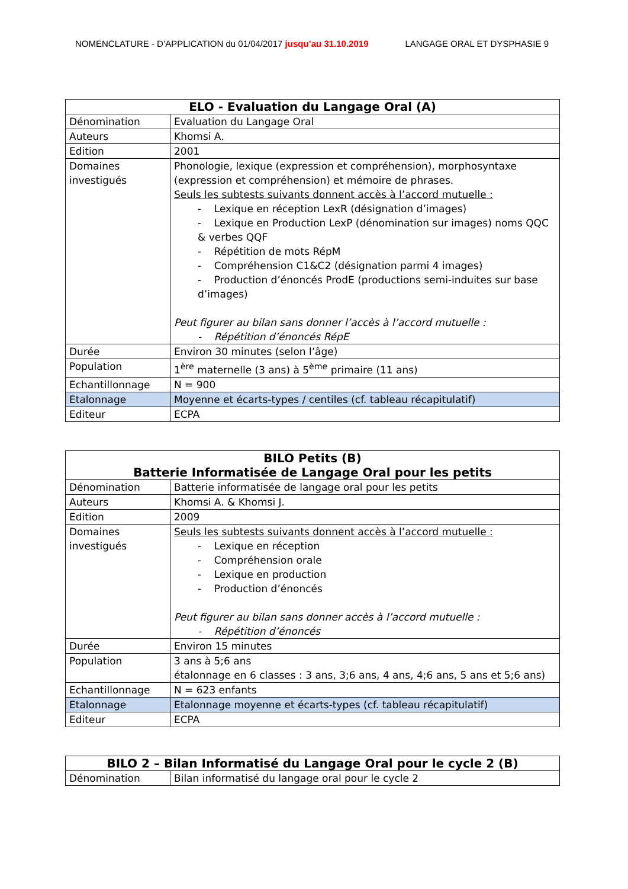NOMENCLATURE - D’APPLICATION du 01/04/2017 jusqu’au 31.10.2019 LANGAGE ORAL ET DYSPHASIE 9
| ELO - Evaluation du Langage Oral (A) | |
| --- | --- |
| Dénomination | Evaluation du Langage Oral |
| Auteurs | Khomsi A. |
| Edition | 2001 |
| Domaines investigués | Phonologie, lexique (expression et compréhension), morphosyntaxe (expression et compréhension) et mémoire de phrases. Seuls les subtests suivants donnent accès à l’accord mutuelle : - Lexique en réception LexR (désignation d’images) - Lexique en Production LexP (dénomination sur images) noms QQC & verbes QQF - Répétition de mots RépM - Compréhension C1&C2 (désignation parmi 4 images) - Production d’énoncés ProdE (productions semi-induites sur base d’images) Peut figurer au bilan sans donner l’accès à l’accord mutuelle : - Répétition d’énoncés RépE |
| Durée | Environ 30 minutes (selon l’âge) |
| Population | 1<sup>ère</sup> maternelle (3 ans) à 5<sup>ème</sup> primaire (11 ans) |
| Echantillonnage | N = 900 |
| Etalonnage | Moyenne et écarts-types / centiles (cf. tableau récapitulatif) |
| Editeur | ECPA |
| BILO Petits (B) Batterie Informatisée de Langage Oral pour les petits | |
| --- | --- |
| Dénomination | Batterie informatisée de langage oral pour les petits |
| Auteurs | Khomsi A. & Khomsi J. |
| Edition | 2009 |
| Domaines investigués | Seuls les subtests suivants donnent accès à l’accord mutuelle : - Lexique en réception - Compréhension orale - Lexique en production - Production d’énoncés Peut figurer au bilan sans donner accès à l’accord mutuelle : - Répétition d’énoncés |
| Durée | Environ 15 minutes |
| Population | 3 ans à 5;6 ans étalonnage en 6 classes : 3 ans, 3;6 ans, 4 ans, 4;6 ans, 5 ans et 5;6 ans) |
| Echantillonnage | N = 623 enfants |
| Etalonnage | Etalonnage moyenne et écarts-types (cf. tableau récapitulatif) |
| Editeur | ECPA |
| BILO 2 – Bilan Informatisé du Langage Oral pour le cycle 2 (B) | |
| --- | --- |
| Dénomination | Bilan informatisé du langage oral pour le cycle 2 |